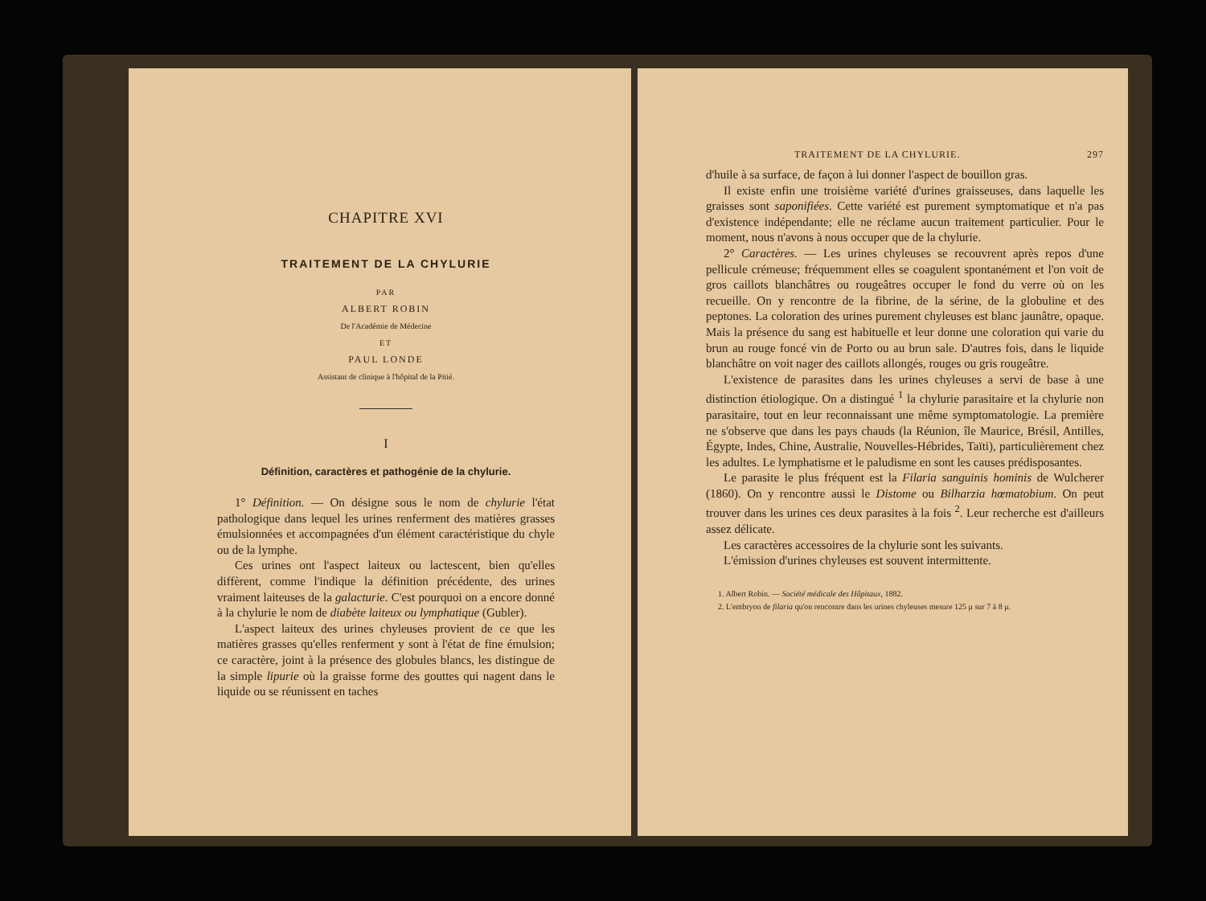CHAPITRE XVI
TRAITEMENT DE LA CHYLURIE
PAR
ALBERT ROBIN
De l'Académie de Médecine
ET
PAUL LONDE
Assistant de clinique à l'hôpital de la Pitié.
I
Définition, caractères et pathogénie de la chylurie.
1° Définition. — On désigne sous le nom de chylurie l'état pathologique dans lequel les urines renferment des matières grasses émulsionnées et accompagnées d'un élément caractéristique du chyle ou de la lymphe.
Ces urines ont l'aspect laiteux ou lactescent, bien qu'elles diffèrent, comme l'indique la définition précédente, des urines vraiment laiteuses de la galacturie. C'est pourquoi on a encore donné à la chylurie le nom de diabète laiteux ou lymphatique (Gubler).
L'aspect laiteux des urines chyleuses provient de ce que les matières grasses qu'elles renferment y sont à l'état de fine émulsion; ce caractère, joint à la présence des globules blancs, les distingue de la simple lipurie où la graisse forme des gouttes qui nagent dans le liquide ou se réunissent en taches
TRAITEMENT DE LA CHYLURIE. 297
d'huile à sa surface, de façon à lui donner l'aspect de bouillon gras.
Il existe enfin une troisième variété d'urines graisseuses, dans laquelle les graisses sont saponifiées. Cette variété est purement symptomatique et n'a pas d'existence indépendante; elle ne réclame aucun traitement particulier. Pour le moment, nous n'avons à nous occuper que de la chylurie.
2° Caractères. — Les urines chyleuses se recouvrent après repos d'une pellicule crémeuse; fréquemment elles se coagulent spontanément et l'on voit de gros caillots blanchâtres ou rougeâtres occuper le fond du verre où on les recueille. On y rencontre de la fibrine, de la sérine, de la globuline et des peptones. La coloration des urines purement chyleuses est blanc jaunâtre, opaque. Mais la présence du sang est habituelle et leur donne une coloration qui varie du brun au rouge foncé vin de Porto ou au brun sale. D'autres fois, dans le liquide blanchâtre on voit nager des caillots allongés, rouges ou gris rougeâtre.
L'existence de parasites dans les urines chyleuses a servi de base à une distinction étiologique. On a distingué <sup>1</sup> la chylurie parasitaire et la chylurie non parasitaire, tout en leur reconnaissant une même symptomatologie. La première ne s'observe que dans les pays chauds (la Réunion, île Maurice, Brésil, Antilles, Égypte, Indes, Chine, Australie, Nouvelles-Hébrides, Taïti), particulièrement chez les adultes. Le lymphatisme et le paludisme en sont les causes prédisposantes.
Le parasite le plus fréquent est la Filaria sanguinis hominis de Wulcherer (1860). On y rencontre aussi le Distome ou Bilharzia hœmatobium. On peut trouver dans les urines ces deux parasites à la fois <sup>2</sup>. Leur recherche est d'ailleurs assez délicate.
Les caractères accessoires de la chylurie sont les suivants.
L'émission d'urines chyleuses est souvent intermittente.
1. Albert Robin. — Société médicale des Hôpitaux, 1882.
2. L'embryon de filaria qu'on rencontre dans les urines chyleuses mesure 125 μ sur 7 à 8 μ.